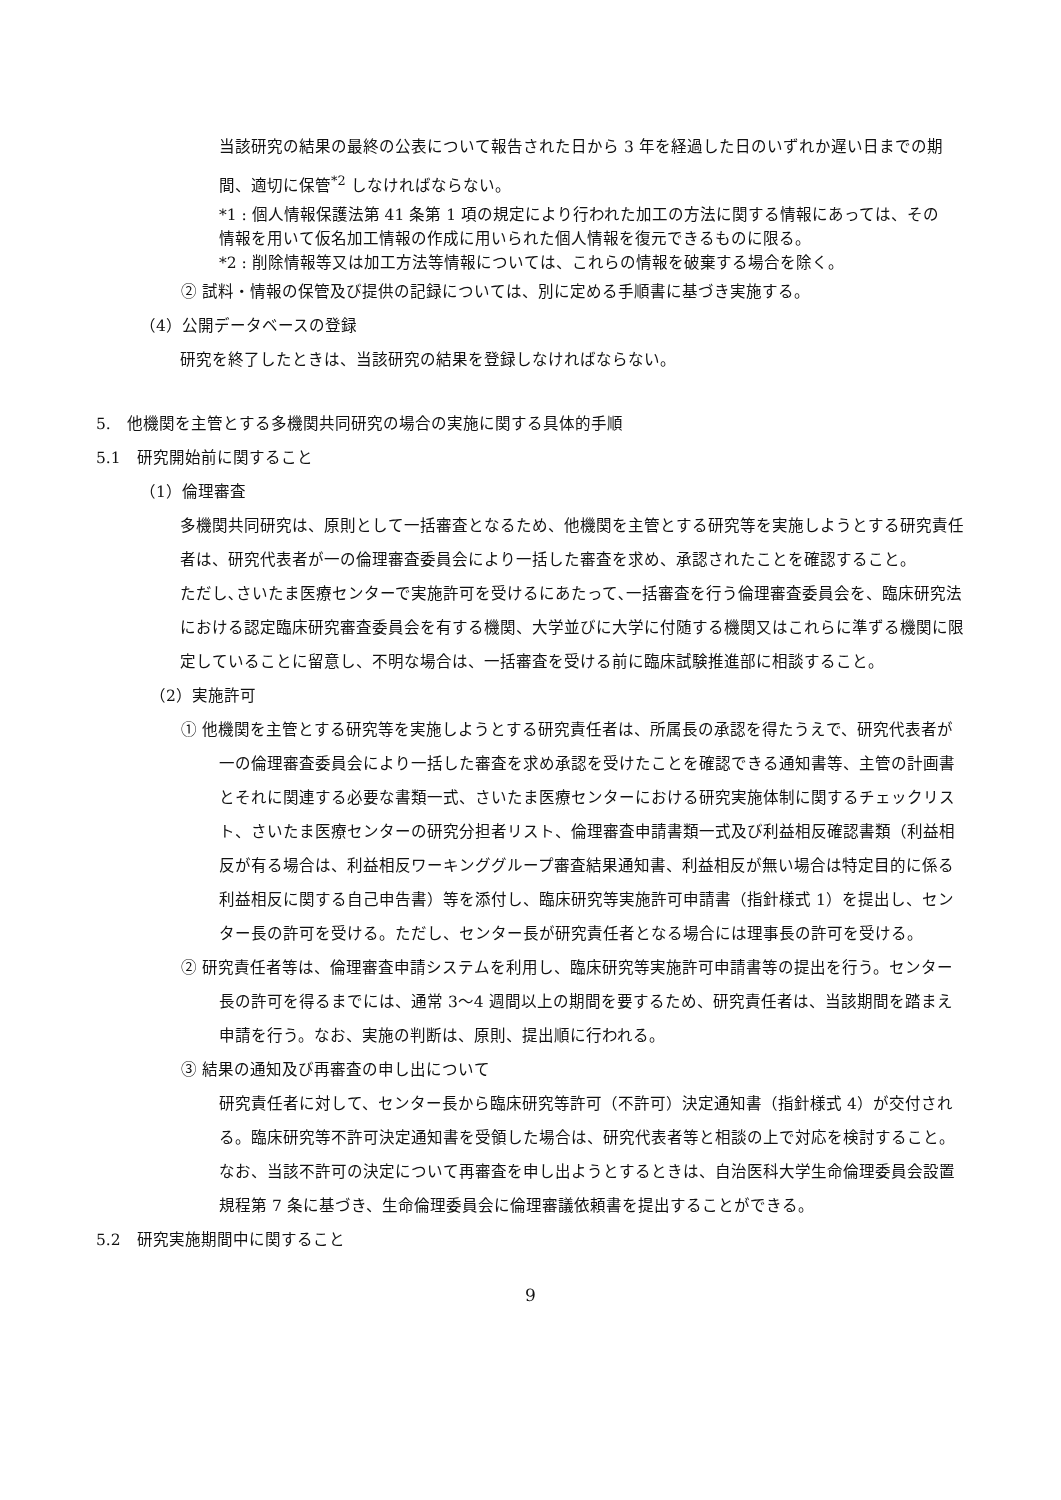当該研究の結果の最終の公表について報告された日から 3 年を経過した日のいずれか遅い日までの期間、適切に保管<sup>*2</sup> しなければならない。
*1 : 個人情報保護法第 41 条第 1 項の規定により行われた加工の方法に関する情報にあっては、その情報を用いて仮名加工情報の作成に用いられた個人情報を復元できるものに限る。
*2 : 削除情報等又は加工方法等情報については、これらの情報を破棄する場合を除く。
② 試料・情報の保管及び提供の記録については、別に定める手順書に基づき実施する。
（4）公開データベースの登録
研究を終了したときは、当該研究の結果を登録しなければならない。
5.　他機関を主管とする多機関共同研究の場合の実施に関する具体的手順
5.1　研究開始前に関すること
（1）倫理審査
多機関共同研究は、原則として一括審査となるため、他機関を主管とする研究等を実施しようとする研究責任者は、研究代表者が一の倫理審査委員会により一括した審査を求め、承認されたことを確認すること。
ただし､さいたま医療センターで実施許可を受けるにあたって､一括審査を行う倫理審査委員会を、臨床研究法における認定臨床研究審査委員会を有する機関、大学並びに大学に付随する機関又はこれらに準ずる機関に限定していることに留意し、不明な場合は、一括審査を受ける前に臨床試験推進部に相談すること。
（2）実施許可
① 他機関を主管とする研究等を実施しようとする研究責任者は、所属長の承認を得たうえで、研究代表者が一の倫理審査委員会により一括した審査を求め承認を受けたことを確認できる通知書等、主管の計画書とそれに関連する必要な書類一式、さいたま医療センターにおける研究実施体制に関するチェックリスト、さいたま医療センターの研究分担者リスト、倫理審査申請書類一式及び利益相反確認書類（利益相反が有る場合は、利益相反ワーキンググループ審査結果通知書、利益相反が無い場合は特定目的に係る利益相反に関する自己申告書）等を添付し、臨床研究等実施許可申請書（指針様式 1）を提出し、センター長の許可を受ける。ただし、センター長が研究責任者となる場合には理事長の許可を受ける。
② 研究責任者等は、倫理審査申請システムを利用し、臨床研究等実施許可申請書等の提出を行う。センター長の許可を得るまでには、通常 3～4 週間以上の期間を要するため、研究責任者は、当該期間を踏まえ申請を行う。なお、実施の判断は、原則、提出順に行われる。
③ 結果の通知及び再審査の申し出について
研究責任者に対して、センター長から臨床研究等許可（不許可）決定通知書（指針様式 4）が交付される。臨床研究等不許可決定通知書を受領した場合は、研究代表者等と相談の上で対応を検討すること。なお、当該不許可の決定について再審査を申し出ようとするときは、自治医科大学生命倫理委員会設置規程第 7 条に基づき、生命倫理委員会に倫理審議依頼書を提出することができる。
5.2　研究実施期間中に関すること
9